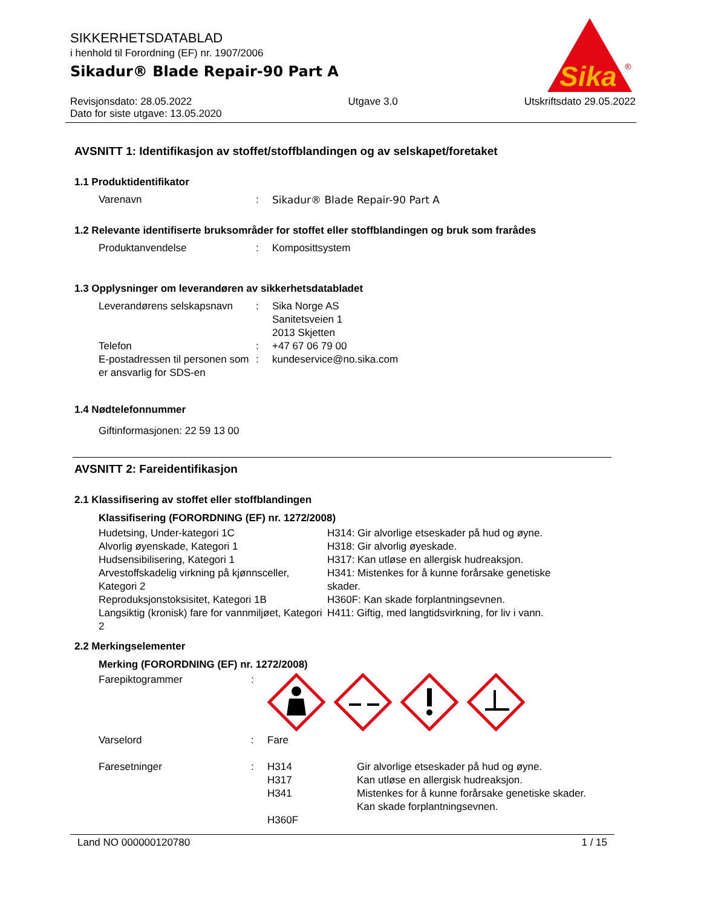Sika
®
SIKKERHETSDATABLAD
i henhold til Forordning (EF) nr. 1907/2006
Sikadur® Blade Repair-90 Part A
Revisjonsdato: 28.05.2022
Dato for siste utgave: 13.05.2020
Utgave 3.0 Utskriftsdato 29.05.2022
AVSNITT 1: Identifikasjon av stoffet/stoffblandingen og av selskapet/foretaket
1.1 Produktidentifikator
Varenavn : Sikadur® Blade Repair-90 Part A
1.2 Relevante identifiserte bruksområder for stoffet eller stoffblandingen og bruk som frarådes
Produktanvendelse : Komposittsystem
1.3 Opplysninger om leverandøren av sikkerhetsdatabladet
Leverandørens selskapsnavn
: Sika Norge AS
Sanitetsveien 1
2013 Skjetten
Telefon : +47 67 06 79 00
E-postadressen til personen som er ansvarlig for SDS-en
: kundeservice@no.sika.com
1.4 Nødtelefonnummer
Giftinformasjonen: 22 59 13 00
AVSNITT 2: Fareidentifikasjon
2.1 Klassifisering av stoffet eller stoffblandingen
Klassifisering (FORORDNING (EF) nr. 1272/2008)
Hudetsing, Under-kategori 1C
Alvorlig øyenskade, Kategori 1
Hudsensibilisering, Kategori 1
Arvestoffskadelig virkning på kjønnsceller, Kategori 2
Reproduksjonstoksisitet, Kategori 1B
Langsiktig (kronisk) fare for vannmiljøet, Kategori 2
H314: Gir alvorlige etseskader på hud og øyne.
H318: Gir alvorlig øyeskade.
H317: Kan utløse en allergisk hudreaksjon.
H341: Mistenkes for å kunne forårsake genetiske skader.
H360F: Kan skade forplantningsevnen.
H411: Giftig, med langtidsvirkning, for liv i vann.
2.2 Merkingselementer
Merking (FORORDNING (EF) nr. 1272/2008)
Farepiktogrammer :
Varselord : Fare
Faresetninger : H314
H317
H341
H360F
Gir alvorlige etseskader på hud og øyne.
Kan utløse en allergisk hudreaksjon.
Mistenkes for å kunne forårsake genetiske skader.
Kan skade forplantningsevnen.
Land NO 000000120780 1 / 15